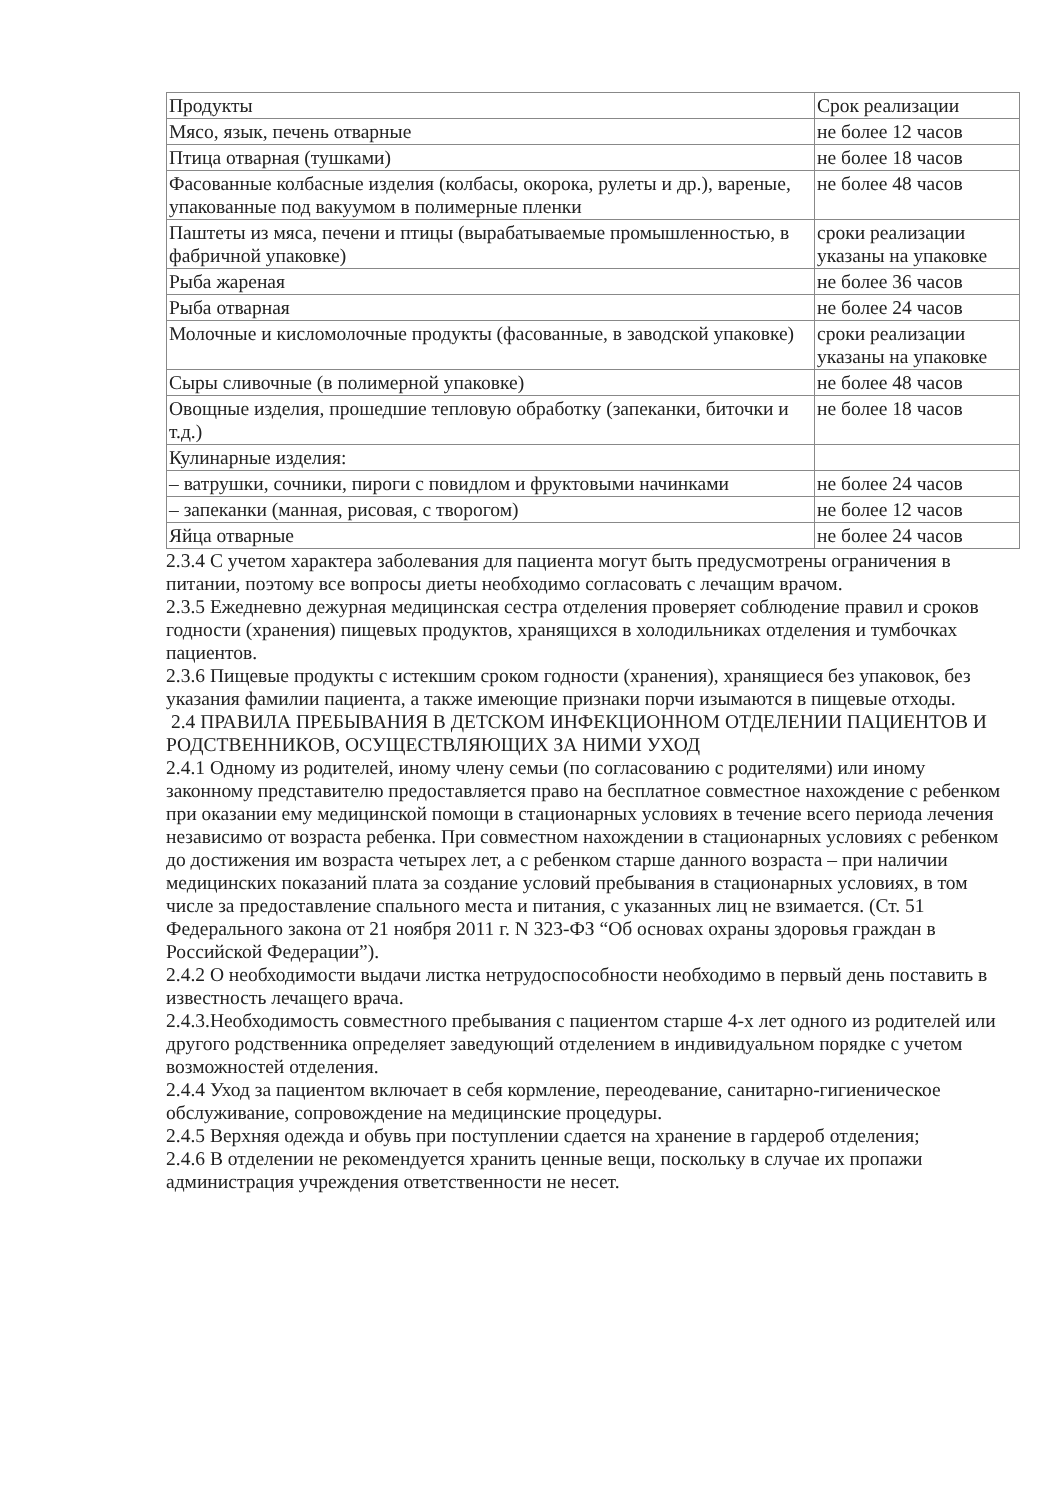| Продукты | Срок реализации |
| Мясо, язык, печень отварные | не более 12 часов |
| Птица отварная (тушками) | не более 18 часов |
| Фасованные колбасные изделия (колбасы, окорока, рулеты и др.), вареные, упакованные под вакуумом в полимерные пленки | не более 48 часов |
| Паштеты из мяса, печени и птицы (вырабатываемые промышленностью, в фабричной упаковке) | сроки реализации указаны на упаковке |
| Рыба жареная | не более 36 часов |
| Рыба отварная | не более 24 часов |
| Молочные и кисломолочные продукты (фасованные, в заводской упаковке) | сроки реализации указаны на упаковке |
| Сыры сливочные (в полимерной упаковке) | не более 48 часов |
| Овощные изделия, прошедшие тепловую обработку (запеканки, биточки и т.д.) | не более 18 часов |
| Кулинарные изделия: | |
| – ватрушки, сочники, пироги с повидлом и фруктовыми начинками | не более 24 часов |
| – запеканки (манная, рисовая, с творогом) | не более 12 часов |
| Яйца отварные | не более 24 часов |
2.3.4 С учетом характера заболевания для пациента могут быть предусмотрены ограничения в питании, поэтому все вопросы диеты необходимо согласовать с лечащим врачом.
2.3.5 Ежедневно дежурная медицинская сестра отделения проверяет соблюдение правил и сроков годности (хранения) пищевых продуктов, хранящихся в холодильниках отделения и тумбочках пациентов.
2.3.6 Пищевые продукты с истекшим сроком годности (хранения), хранящиеся без упаковок, без указания фамилии пациента, а также имеющие признаки порчи изымаются в пищевые отходы.
2.4 ПРАВИЛА ПРЕБЫВАНИЯ В ДЕТСКОМ ИНФЕКЦИОННОМ ОТДЕЛЕНИИ ПАЦИЕНТОВ И РОДСТВЕННИКОВ, ОСУЩЕСТВЛЯЮЩИХ ЗА НИМИ УХОД
2.4.1 Одному из родителей, иному члену семьи (по согласованию с родителями) или иному законному представителю предоставляется право на бесплатное совместное нахождение с ребенком при оказании ему медицинской помощи в стационарных условиях в течение всего периода лечения независимо от возраста ребенка. При совместном нахождении в стационарных условиях с ребенком до достижения им возраста четырех лет, а с ребенком старше данного возраста – при наличии медицинских показаний плата за создание условий пребывания в стационарных условиях, в том числе за предоставление спального места и питания, с указанных лиц не взимается. (Ст. 51 Федерального закона от 21 ноября 2011 г. N 323-ФЗ “Об основах охраны здоровья граждан в Российской Федерации”).
2.4.2 О необходимости выдачи листка нетрудоспособности необходимо в первый день поставить в известность лечащего врача.
2.4.3.Необходимость совместного пребывания с пациентом старше 4-х лет одного из родителей или другого родственника определяет заведующий отделением в индивидуальном порядке с учетом возможностей отделения.
2.4.4 Уход за пациентом включает в себя кормление, переодевание, санитарно-гигиеническое обслуживание, сопровождение на медицинские процедуры.
2.4.5 Верхняя одежда и обувь при поступлении сдается на хранение в гардероб отделения;
2.4.6 В отделении не рекомендуется хранить ценные вещи, поскольку в случае их пропажи администрация учреждения ответственности не несет.